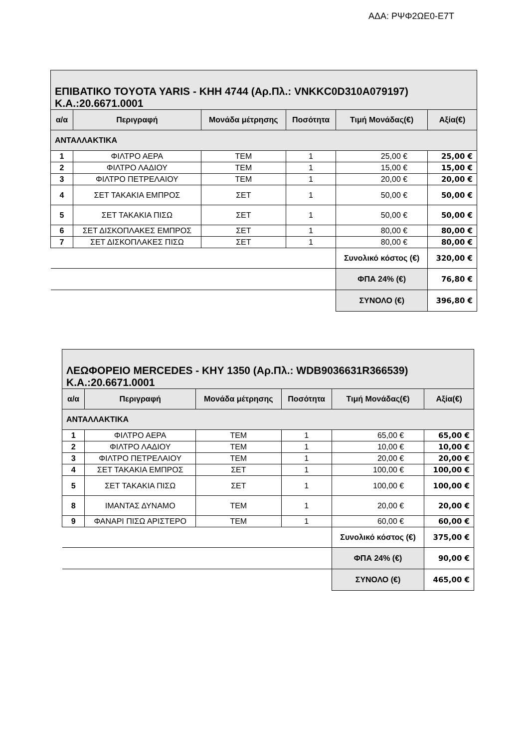ΑΔΑ: ΡΨΦ2ΩΕ0-Ε7Τ
| ΕΠΙΒΑΤΙΚΟ TOYOTA YARIS - ΚΗΗ 4744 (Αρ.Πλ.: VNKKC0D310A079197) Κ.Α.:20.6671.0001 | | | | | |
| --- | --- | --- | --- | --- | --- |
| α/α | Περιγραφή | Μονάδα μέτρησης | Ποσότητα | Τιμή Μονάδας(€) | Αξία(€) |
| ΑΝΤΑΛΛΑΚΤΙΚΑ | | | | | |
| 1 | ΦΙΛΤΡΟ ΑΕΡΑ | ΤΕΜ | 1 | 25,00 € | 25,00 € |
| 2 | ΦΙΛΤΡΟ ΛΑΔΙΟΥ | ΤΕΜ | 1 | 15,00 € | 15,00 € |
| 3 | ΦΙΛΤΡΟ ΠΕΤΡΕΛΑΙΟΥ | ΤΕΜ | 1 | 20,00 € | 20,00 € |
| 4 | ΣΕΤ ΤΑΚΑΚΙΑ ΕΜΠΡΟΣ | ΣΕΤ | 1 | 50,00 € | 50,00 € |
| 5 | ΣΕΤ ΤΑΚΑΚΙΑ ΠΙΣΩ | ΣΕΤ | 1 | 50,00 € | 50,00 € |
| 6 | ΣΕΤ ΔΙΣΚΟΠΛΑΚΕΣ ΕΜΠΡΟΣ | ΣΕΤ | 1 | 80,00 € | 80,00 € |
| 7 | ΣΕΤ ΔΙΣΚΟΠΛΑΚΕΣ ΠΙΣΩ | ΣΕΤ | 1 | 80,00 € | 80,00 € |
| | | | | Συνολικό κόστος (€) | 320,00 € |
| | | | | ΦΠΑ 24% (€) | 76,80 € |
| | | | | ΣΥΝΟΛΟ (€) | 396,80 € |
| ΛΕΩΦΟΡΕΙΟ MERCEDES - ΚΗΥ 1350 (Αρ.Πλ.: WDB9036631R366539) Κ.Α.:20.6671.0001 | | | | | |
| --- | --- | --- | --- | --- | --- |
| α/α | Περιγραφή | Μονάδα μέτρησης | Ποσότητα | Τιμή Μονάδας(€) | Αξία(€) |
| ΑΝΤΑΛΛΑΚΤΙΚΑ | | | | | |
| 1 | ΦΙΛΤΡΟ ΑΕΡΑ | ΤΕΜ | 1 | 65,00 € | 65,00 € |
| 2 | ΦΙΛΤΡΟ ΛΑΔΙΟΥ | ΤΕΜ | 1 | 10,00 € | 10,00 € |
| 3 | ΦΙΛΤΡΟ ΠΕΤΡΕΛΑΙΟΥ | ΤΕΜ | 1 | 20,00 € | 20,00 € |
| 4 | ΣΕΤ ΤΑΚΑΚΙΑ ΕΜΠΡΟΣ | ΣΕΤ | 1 | 100,00 € | 100,00 € |
| 5 | ΣΕΤ ΤΑΚΑΚΙΑ ΠΙΣΩ | ΣΕΤ | 1 | 100,00 € | 100,00 € |
| 8 | ΙΜΑΝΤΑΣ ΔΥΝΑΜΟ | ΤΕΜ | 1 | 20,00 € | 20,00 € |
| 9 | ΦΑΝΑΡΙ ΠΙΣΩ ΑΡΙΣΤΕΡΟ | ΤΕΜ | 1 | 60,00 € | 60,00 € |
| | | | | Συνολικό κόστος (€) | 375,00 € |
| | | | | ΦΠΑ 24% (€) | 90,00 € |
| | | | | ΣΥΝΟΛΟ (€) | 465,00 € |